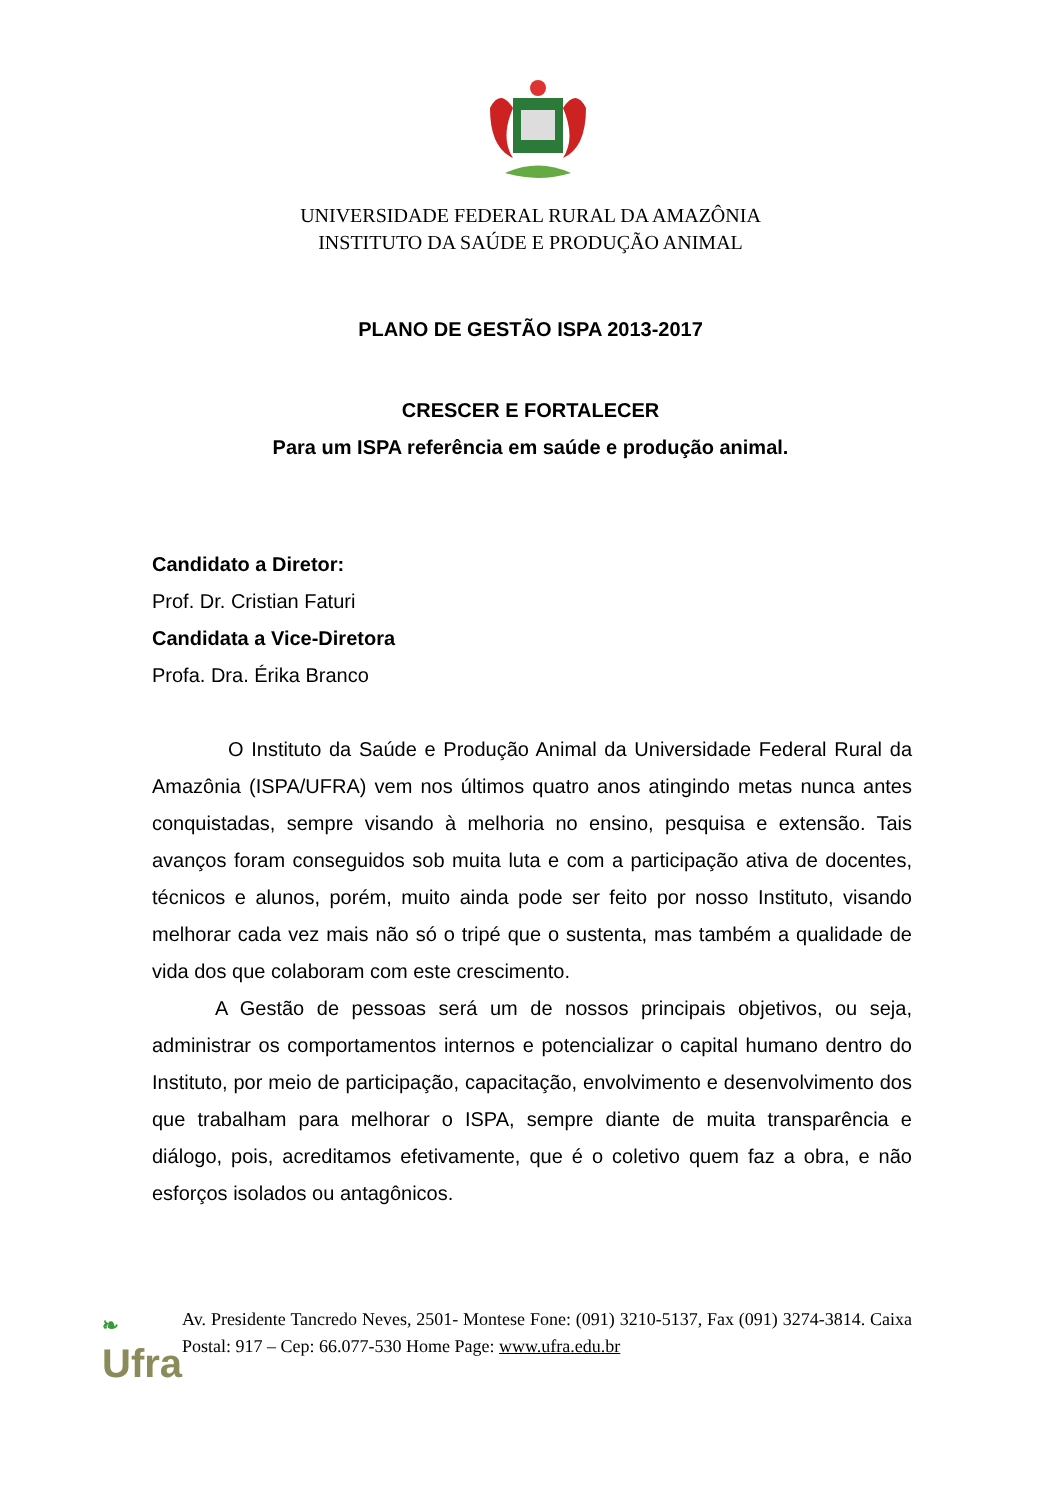UNIVERSIDADE FEDERAL RURAL DA AMAZÔNIA
INSTITUTO DA SAÚDE E PRODUÇÃO ANIMAL
PLANO DE GESTÃO ISPA 2013-2017
CRESCER E FORTALECER
Para um ISPA referência em saúde e produção animal.
Candidato a Diretor:
Prof. Dr. Cristian Faturi
Candidata a Vice-Diretora
Profa. Dra. Érika Branco
O Instituto da Saúde e Produção Animal da Universidade Federal Rural da Amazônia (ISPA/UFRA) vem nos últimos quatro anos atingindo metas nunca antes conquistadas, sempre visando à melhoria no ensino, pesquisa e extensão. Tais avanços foram conseguidos sob muita luta e com a participação ativa de docentes, técnicos e alunos, porém, muito ainda pode ser feito por nosso Instituto, visando melhorar cada vez mais não só o tripé que o sustenta, mas também a qualidade de vida dos que colaboram com este crescimento.
A Gestão de pessoas será um de nossos principais objetivos, ou seja, administrar os comportamentos internos e potencializar o capital humano dentro do Instituto, por meio de participação, capacitação, envolvimento e desenvolvimento dos que trabalham para melhorar o ISPA, sempre diante de muita transparência e diálogo, pois, acreditamos efetivamente, que é o coletivo quem faz a obra, e não esforços isolados ou antagônicos.
❧
Ufra
Av. Presidente Tancredo Neves, 2501- Montese Fone: (091) 3210-5137, Fax (091) 3274-3814. Caixa Postal: 917 – Cep: 66.077-530 Home Page: www.ufra.edu.br